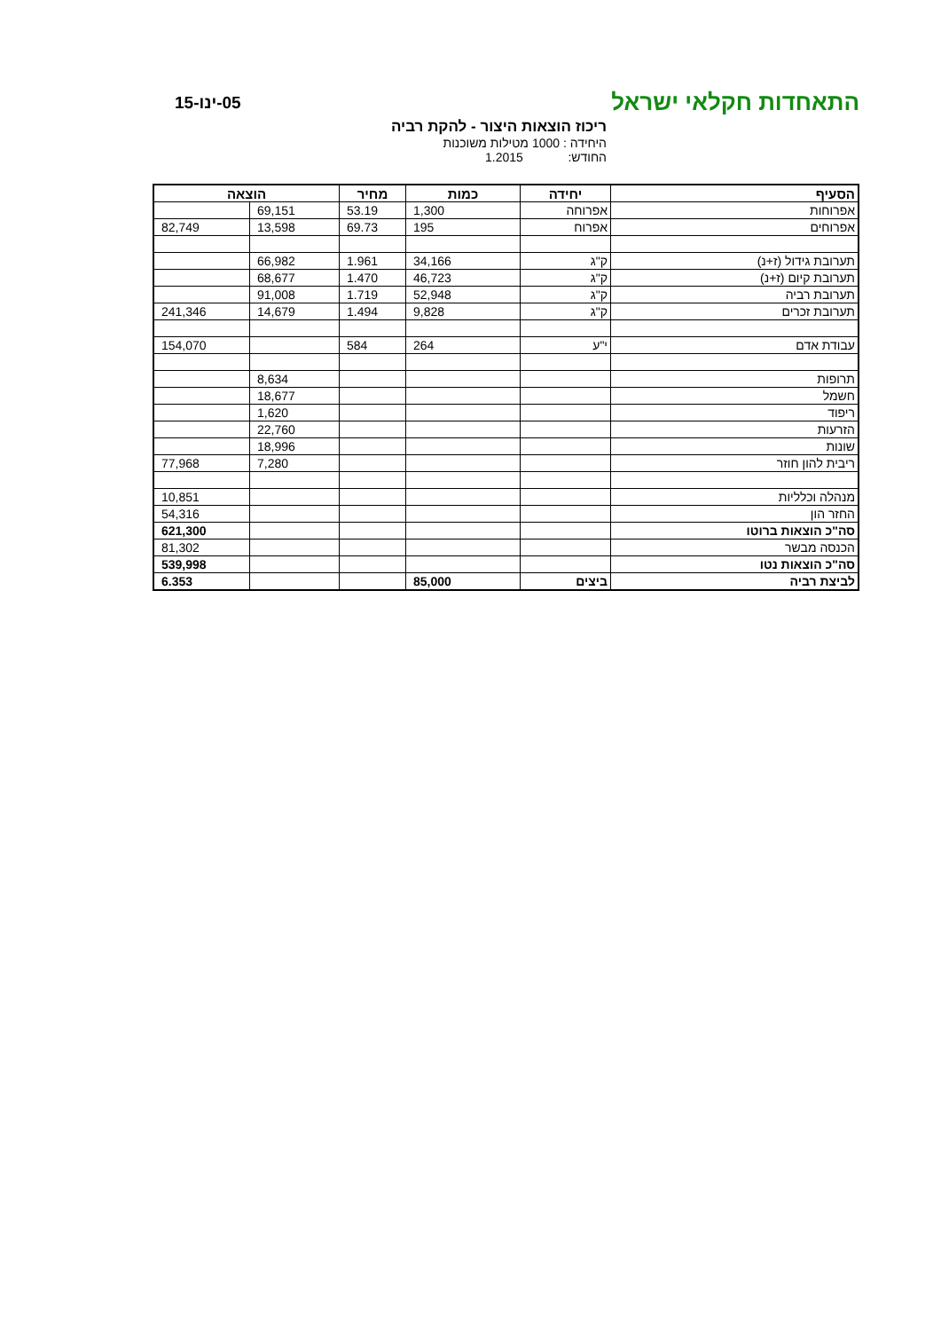התאחדות חקלאי ישראל
05-ינו-15
ריכוז הוצאות היצור - להקת רביה
היחידה : 1000 מטילות משוכנות
החודש: 1.2015
| הסעיף | יחידה | כמות | מחיר | הוצאה | |
| --- | --- | --- | --- | --- | --- |
| אפרוחות | אפרוחה | 1,300 | 53.19 | 69,151 | |
| אפרוחים | אפרוח | 195 | 69.73 | 13,598 | 82,749 |
| תערובת גידול (ז+נ) | ק"ג | 34,166 | 1.961 | 66,982 | |
| תערובת קיום (ז+נ) | ק"ג | 46,723 | 1.470 | 68,677 | |
| תערובת רביה | ק"ג | 52,948 | 1.719 | 91,008 | |
| תערובת זכרים | ק"ג | 9,828 | 1.494 | 14,679 | 241,346 |
| עבודת אדם | י"ע | 264 | 584 | | 154,070 |
| תרופות | | | | 8,634 | |
| חשמל | | | | 18,677 | |
| ריפוד | | | | 1,620 | |
| הזרעות | | | | 22,760 | |
| שונות | | | | 18,996 | |
| ריבית להון חוזר | | | | 7,280 | 77,968 |
| מנהלה וכלליות | | | | | 10,851 |
| החזר הון | | | | | 54,316 |
| סה"כ הוצאות ברוטו | | | | | 621,300 |
| הכנסה מבשר | | | | | 81,302 |
| סה"כ הוצאות נטו | | | | | 539,998 |
| לביצת רביה | ביצים | 85,000 | | | 6.353 |